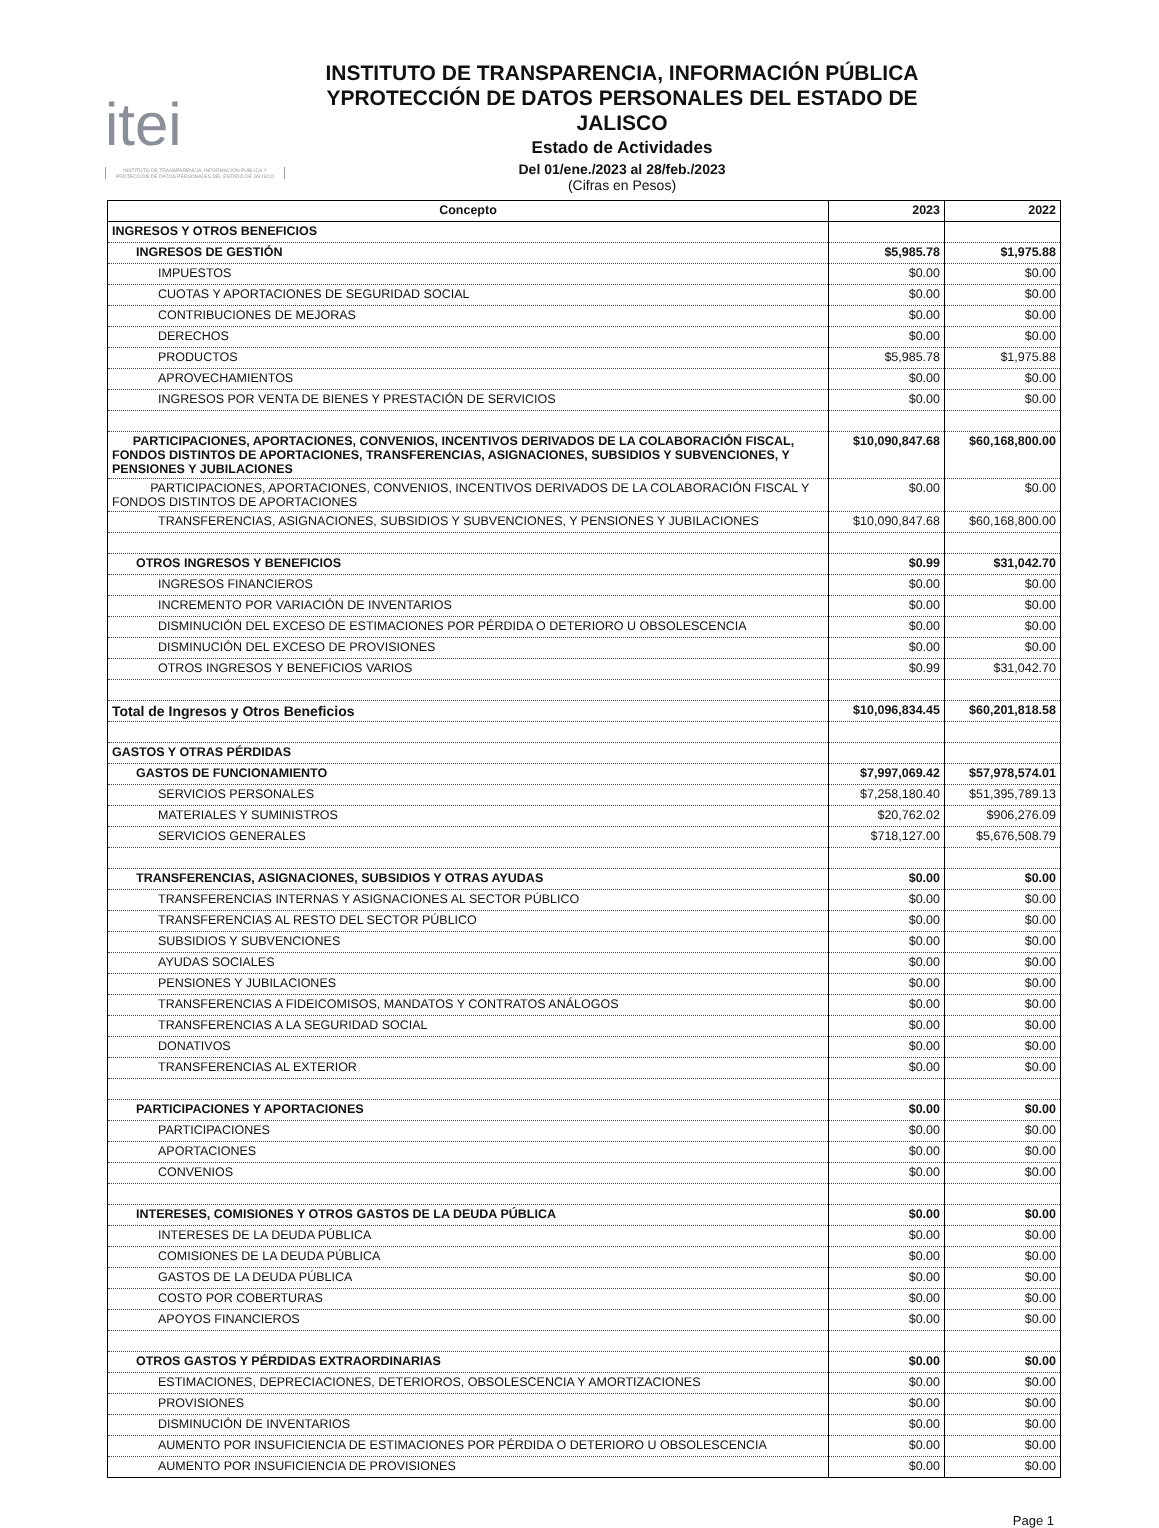itei
INSTITUTO DE TRANSPARENCIA, INFORMACIÓN PÚBLICA Y PROTECCIÓN DE DATOS PERSONALES DEL ESTADO DE JALISCO
INSTITUTO DE TRANSPARENCIA, INFORMACIÓN PÚBLICA YPROTECCIÓN DE DATOS PERSONALES DEL ESTADO DE JALISCO
Estado de Actividades
Del 01/ene./2023 al 28/feb./2023
(Cifras en Pesos)
| Concepto | 2023 | 2022 |
| --- | --- | --- |
| INGRESOS Y OTROS BENEFICIOS | | |
| INGRESOS DE GESTIÓN | $5,985.78 | $1,975.88 |
| IMPUESTOS | $0.00 | $0.00 |
| CUOTAS Y APORTACIONES DE SEGURIDAD SOCIAL | $0.00 | $0.00 |
| CONTRIBUCIONES DE MEJORAS | $0.00 | $0.00 |
| DERECHOS | $0.00 | $0.00 |
| PRODUCTOS | $5,985.78 | $1,975.88 |
| APROVECHAMIENTOS | $0.00 | $0.00 |
| INGRESOS POR VENTA DE BIENES Y PRESTACIÓN DE SERVICIOS | $0.00 | $0.00 |
| PARTICIPACIONES, APORTACIONES, CONVENIOS, INCENTIVOS DERIVADOS DE LA COLABORACIÓN FISCAL, FONDOS DISTINTOS DE APORTACIONES, TRANSFERENCIAS, ASIGNACIONES, SUBSIDIOS Y SUBVENCIONES, Y PENSIONES Y JUBILACIONES | $10,090,847.68 | $60,168,800.00 |
| PARTICIPACIONES, APORTACIONES, CONVENIOS, INCENTIVOS DERIVADOS DE LA COLABORACIÓN FISCAL Y FONDOS DISTINTOS DE APORTACIONES | $0.00 | $0.00 |
| TRANSFERENCIAS, ASIGNACIONES, SUBSIDIOS Y SUBVENCIONES, Y PENSIONES Y JUBILACIONES | $10,090,847.68 | $60,168,800.00 |
| OTROS INGRESOS Y BENEFICIOS | $0.99 | $31,042.70 |
| INGRESOS FINANCIEROS | $0.00 | $0.00 |
| INCREMENTO POR VARIACIÓN DE INVENTARIOS | $0.00 | $0.00 |
| DISMINUCIÓN DEL EXCESO DE ESTIMACIONES POR PÉRDIDA O DETERIORO U OBSOLESCENCIA | $0.00 | $0.00 |
| DISMINUCIÓN DEL EXCESO DE PROVISIONES | $0.00 | $0.00 |
| OTROS INGRESOS Y BENEFICIOS VARIOS | $0.99 | $31,042.70 |
| Total de Ingresos y Otros Beneficios | $10,096,834.45 | $60,201,818.58 |
| GASTOS Y OTRAS PÉRDIDAS | | |
| GASTOS DE FUNCIONAMIENTO | $7,997,069.42 | $57,978,574.01 |
| SERVICIOS PERSONALES | $7,258,180.40 | $51,395,789.13 |
| MATERIALES Y SUMINISTROS | $20,762.02 | $906,276.09 |
| SERVICIOS GENERALES | $718,127.00 | $5,676,508.79 |
| TRANSFERENCIAS, ASIGNACIONES, SUBSIDIOS Y OTRAS AYUDAS | $0.00 | $0.00 |
| TRANSFERENCIAS INTERNAS Y ASIGNACIONES AL SECTOR PÚBLICO | $0.00 | $0.00 |
| TRANSFERENCIAS AL RESTO DEL SECTOR PÚBLICO | $0.00 | $0.00 |
| SUBSIDIOS Y SUBVENCIONES | $0.00 | $0.00 |
| AYUDAS SOCIALES | $0.00 | $0.00 |
| PENSIONES Y JUBILACIONES | $0.00 | $0.00 |
| TRANSFERENCIAS A FIDEICOMISOS, MANDATOS Y CONTRATOS ANÁLOGOS | $0.00 | $0.00 |
| TRANSFERENCIAS A LA SEGURIDAD SOCIAL | $0.00 | $0.00 |
| DONATIVOS | $0.00 | $0.00 |
| TRANSFERENCIAS AL EXTERIOR | $0.00 | $0.00 |
| PARTICIPACIONES Y APORTACIONES | $0.00 | $0.00 |
| PARTICIPACIONES | $0.00 | $0.00 |
| APORTACIONES | $0.00 | $0.00 |
| CONVENIOS | $0.00 | $0.00 |
| INTERESES, COMISIONES Y OTROS GASTOS DE LA DEUDA PÚBLICA | $0.00 | $0.00 |
| INTERESES DE LA DEUDA PÚBLICA | $0.00 | $0.00 |
| COMISIONES DE LA DEUDA PÚBLICA | $0.00 | $0.00 |
| GASTOS DE LA DEUDA PÚBLICA | $0.00 | $0.00 |
| COSTO POR COBERTURAS | $0.00 | $0.00 |
| APOYOS FINANCIEROS | $0.00 | $0.00 |
| OTROS GASTOS Y PÉRDIDAS EXTRAORDINARIAS | $0.00 | $0.00 |
| ESTIMACIONES, DEPRECIACIONES, DETERIOROS, OBSOLESCENCIA Y AMORTIZACIONES | $0.00 | $0.00 |
| PROVISIONES | $0.00 | $0.00 |
| DISMINUCIÓN DE INVENTARIOS | $0.00 | $0.00 |
| AUMENTO POR INSUFICIENCIA DE ESTIMACIONES POR PÉRDIDA O DETERIORO U OBSOLESCENCIA | $0.00 | $0.00 |
| AUMENTO POR INSUFICIENCIA DE PROVISIONES | $0.00 | $0.00 |
Page 1